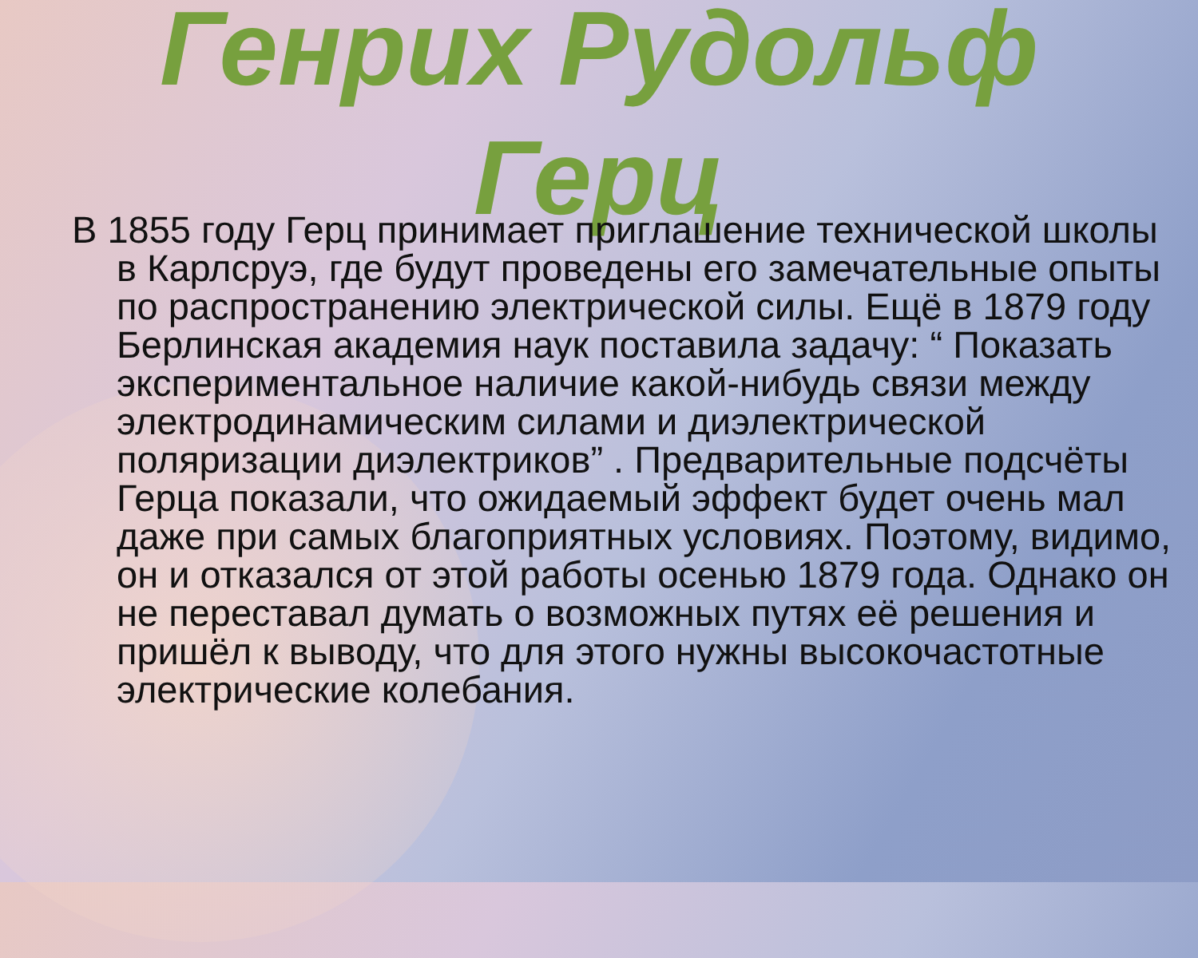Генрих Рудольф
Герц
В 1855 году Герц принимает приглашение технической школы в Карлсруэ, где будут проведены его замечательные опыты по распространению электрической силы. Ещё в 1879 году Берлинская академия наук поставила задачу: “ Показать экспериментальное наличие какой-нибудь связи между электродинамическим силами и диэлектрической поляризации диэлектриков” . Предварительные подсчёты Герца показали, что ожидаемый эффект будет очень мал даже при самых благоприятных условиях. Поэтому, видимо, он и отказался от этой работы осенью 1879 года. Однако он не переставал думать о возможных путях её решения и пришёл к выводу, что для этого нужны высокочастотные электрические колебания.